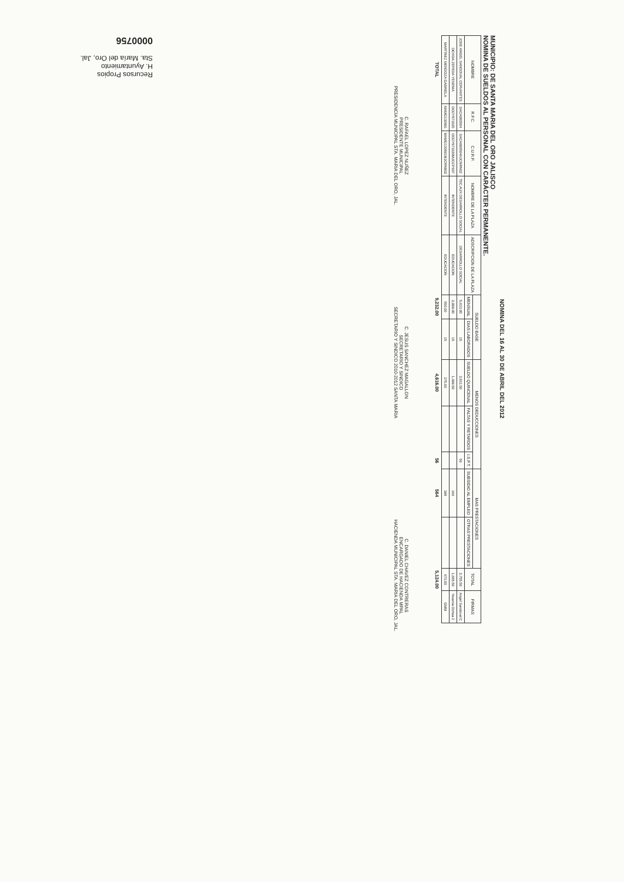NOMINA DEL 16 AL 30 DE ABRIL DEL 2012
MUNICIPIO: DE SANTA MARIA DEL ORO JALISCO
NOMINA DE SUELDOS AL PERSONAL CON CARÁCTER PERMANENTE.
| NOMBRE | R.F.C. | C.U.R.P. | NOMBRE DE LA PLAZA | ADSCRIPCION DE LA PLAZA | SUELDO BASE | | MENOS DEDUCCIONES | | | MAS PRESTACIONES | | TOTAL | FIRMAS |
| --- | --- | --- | --- | --- | --- | --- | --- | --- | --- | --- | --- | --- | --- |
| | | | | | MENSUAL | DIAS LABORADOS | SUELDO QUINCENAL | FALTAS Y RETARDOS | I.S.P.T. | SUBSIDIO AL EMPLEO | OTRAS PRESTACIONES | | |
| JOSE ANGEL SANDOVAL CERVANTES | SACA880504 | SACA880504HJCNRN02 | TEC.AUX DESARROLLO SOCIAL | DESARROLLO SOCIAL | 5,633.00 | 15 | 2,811.50 | | 56 | | | 2,755.50 | Angel Sandoval C |
| OCHOA ZEPEDA YESENIA | OOZY871020 | OOZY871020MJCCPS07 | INTENDENTE | EDUCACION | 2,999.00 | 15 | 1,499.50 | | | 166 | | 1,665.50 | Yesenia Ochoa Z |
| MARTINEZ MENDOZA GABRIELA | MAMG130891 | MAMG130891MJCRNB02 | INTENDENTE | EDUCACION | 550.00 | 15 | 275.00 | | | 398 | | 673.00 | GMM |
| TOTAL | | | | | 9,232.00 | | 4,616.00 | | 56 | 564 | | 5,124.00 | |
C. RAFAEL LOPEZ NUÑEZ
PRESIDENTE MUNICIPAL
PRESIDENCIA MUNICIPAL STA. MARIA DEL ORO, JAL.
C. JESUS SANCHEZ MAGALLON
SECRETARIO Y SINDICO
SECRETARIO Y SINDICO 2010-2012 SANTA MARIA
C. DANIEL CHAVEZ CONTRERAS
ENCARGADO DE HACIENDA MPAL
HACIENDA MUNICIPAL STA. MARIA DEL ORO, JAL.
Recursos Propios
H. Ayuntamiento
Sta. María del Oro, Jal.
0000756